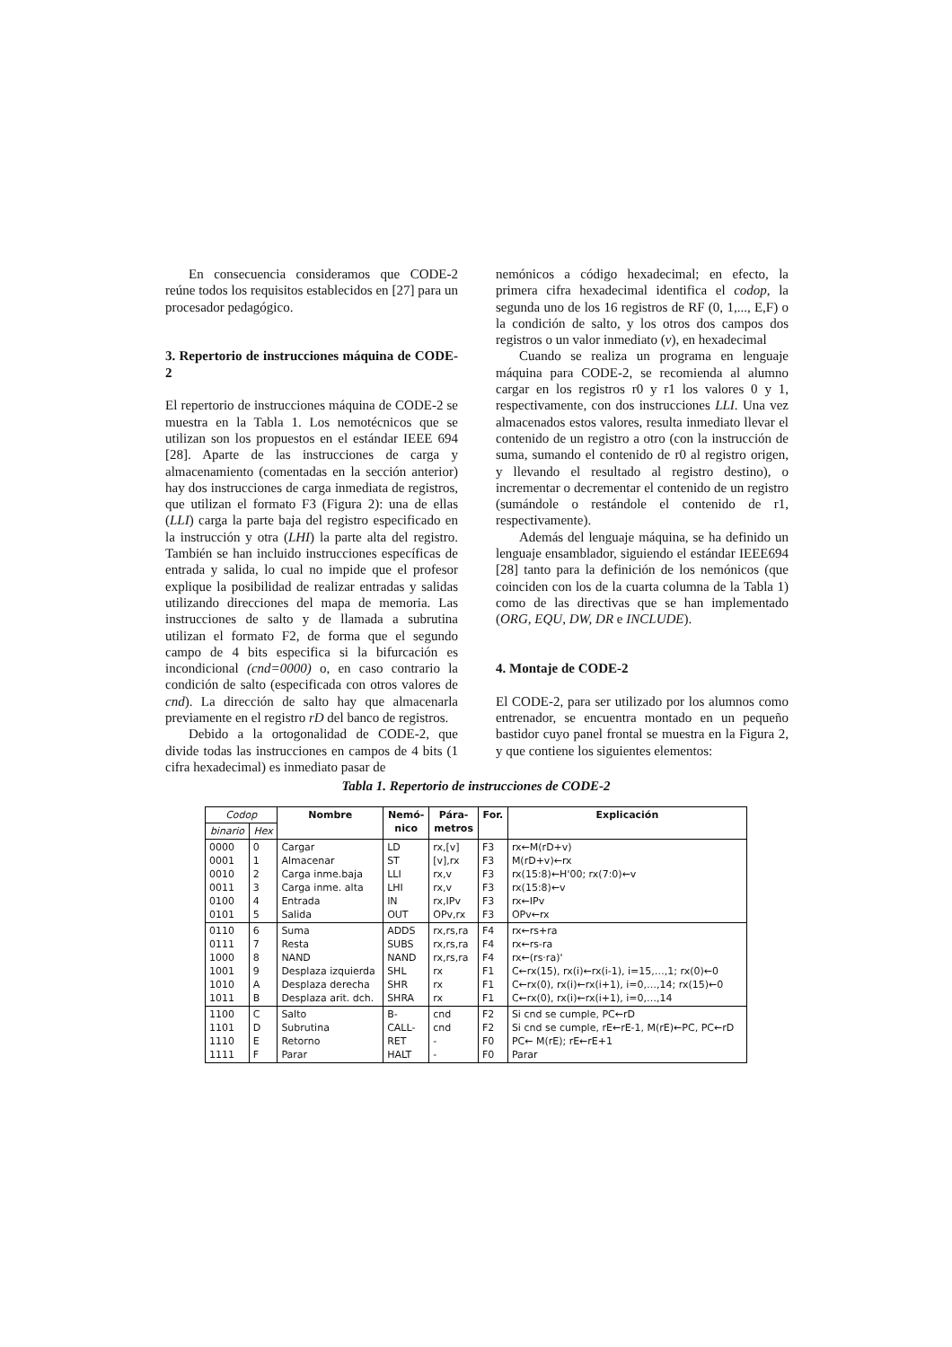En consecuencia consideramos que CODE-2 reúne todos los requisitos establecidos en [27] para un procesador pedagógico.
3. Repertorio de instrucciones máquina de CODE-2
El repertorio de instrucciones máquina de CODE-2 se muestra en la Tabla 1. Los nemotécnicos que se utilizan son los propuestos en el estándar IEEE 694 [28]. Aparte de las instrucciones de carga y almacenamiento (comentadas en la sección anterior) hay dos instrucciones de carga inmediata de registros, que utilizan el formato F3 (Figura 2): una de ellas (LLI) carga la parte baja del registro especificado en la instrucción y otra (LHI) la parte alta del registro. También se han incluido instrucciones específicas de entrada y salida, lo cual no impide que el profesor explique la posibilidad de realizar entradas y salidas utilizando direcciones del mapa de memoria. Las instrucciones de salto y de llamada a subrutina utilizan el formato F2, de forma que el segundo campo de 4 bits especifica si la bifurcación es incondicional (cnd=0000) o, en caso contrario la condición de salto (especificada con otros valores de cnd). La dirección de salto hay que almacenarla previamente en el registro rD del banco de registros.
Debido a la ortogonalidad de CODE-2, que divide todas las instrucciones en campos de 4 bits (1 cifra hexadecimal) es inmediato pasar de
nemónicos a código hexadecimal; en efecto, la primera cifra hexadecimal identifica el codop, la segunda uno de los 16 registros de RF (0, 1,..., E,F) o la condición de salto, y los otros dos campos dos registros o un valor inmediato (v), en hexadecimal
Cuando se realiza un programa en lenguaje máquina para CODE-2, se recomienda al alumno cargar en los registros r0 y r1 los valores 0 y 1, respectivamente, con dos instrucciones LLI. Una vez almacenados estos valores, resulta inmediato llevar el contenido de un registro a otro (con la instrucción de suma, sumando el contenido de r0 al registro origen, y llevando el resultado al registro destino), o incrementar o decrementar el contenido de un registro (sumándole o restándole el contenido de r1, respectivamente).
Además del lenguaje máquina, se ha definido un lenguaje ensamblador, siguiendo el estándar IEEE694 [28] tanto para la definición de los nemónicos (que coinciden con los de la cuarta columna de la Tabla 1) como de las directivas que se han implementado (ORG, EQU, DW, DR e INCLUDE).
4. Montaje de CODE-2
El CODE-2, para ser utilizado por los alumnos como entrenador, se encuentra montado en un pequeño bastidor cuyo panel frontal se muestra en la Figura 2, y que contiene los siguientes elementos:
Tabla 1. Repertorio de instrucciones de CODE-2
| Codop | | Nombre | Nemó- nico | Pára- metros | For. | Explicación |
| --- | --- | --- | --- | --- | --- | --- |
| binario | Hex | | | | | |
| 0000 0001 0010 0011 0100 0101 | 0 1 2 3 4 5 | Cargar Almacenar Carga inme.baja Carga inme. alta Entrada Salida | LD ST LLI LHI IN OUT | rx,[v] [v],rx rx,v rx,v rx,IPv OPv,rx | F3 F3 F3 F3 F3 F3 | rx←M(rD+v) M(rD+v)←rx rx(15:8)←H'00; rx(7:0)←v rx(15:8)←v rx←IPv OPv←rx |
| 0110 0111 1000 1001 1010 1011 | 6 7 8 9 A B | Suma Resta NAND Desplaza izquierda Desplaza derecha Desplaza arit. dch. | ADDS SUBS NAND SHL SHR SHRA | rx,rs,ra rx,rs,ra rx,rs,ra rx rx rx | F4 F4 F4 F1 F1 F1 | rx←rs+ra rx←rs-ra rx←(rs·ra)' C←rx(15), rx(i)←rx(i-1), i=15,…,1; rx(0)←0 C←rx(0), rx(i)←rx(i+1), i=0,…,14; rx(15)←0 C←rx(0), rx(i)←rx(i+1), i=0,…,14 |
| 1100 1101 1110 1111 | C D E F | Salto Subrutina Retorno Parar | B- CALL- RET HALT | cnd cnd - - | F2 F2 F0 F0 | Si cnd se cumple, PC←rD Si cnd se cumple, rE←rE-1, M(rE)←PC, PC←rD PC← M(rE); rE←rE+1 Parar |